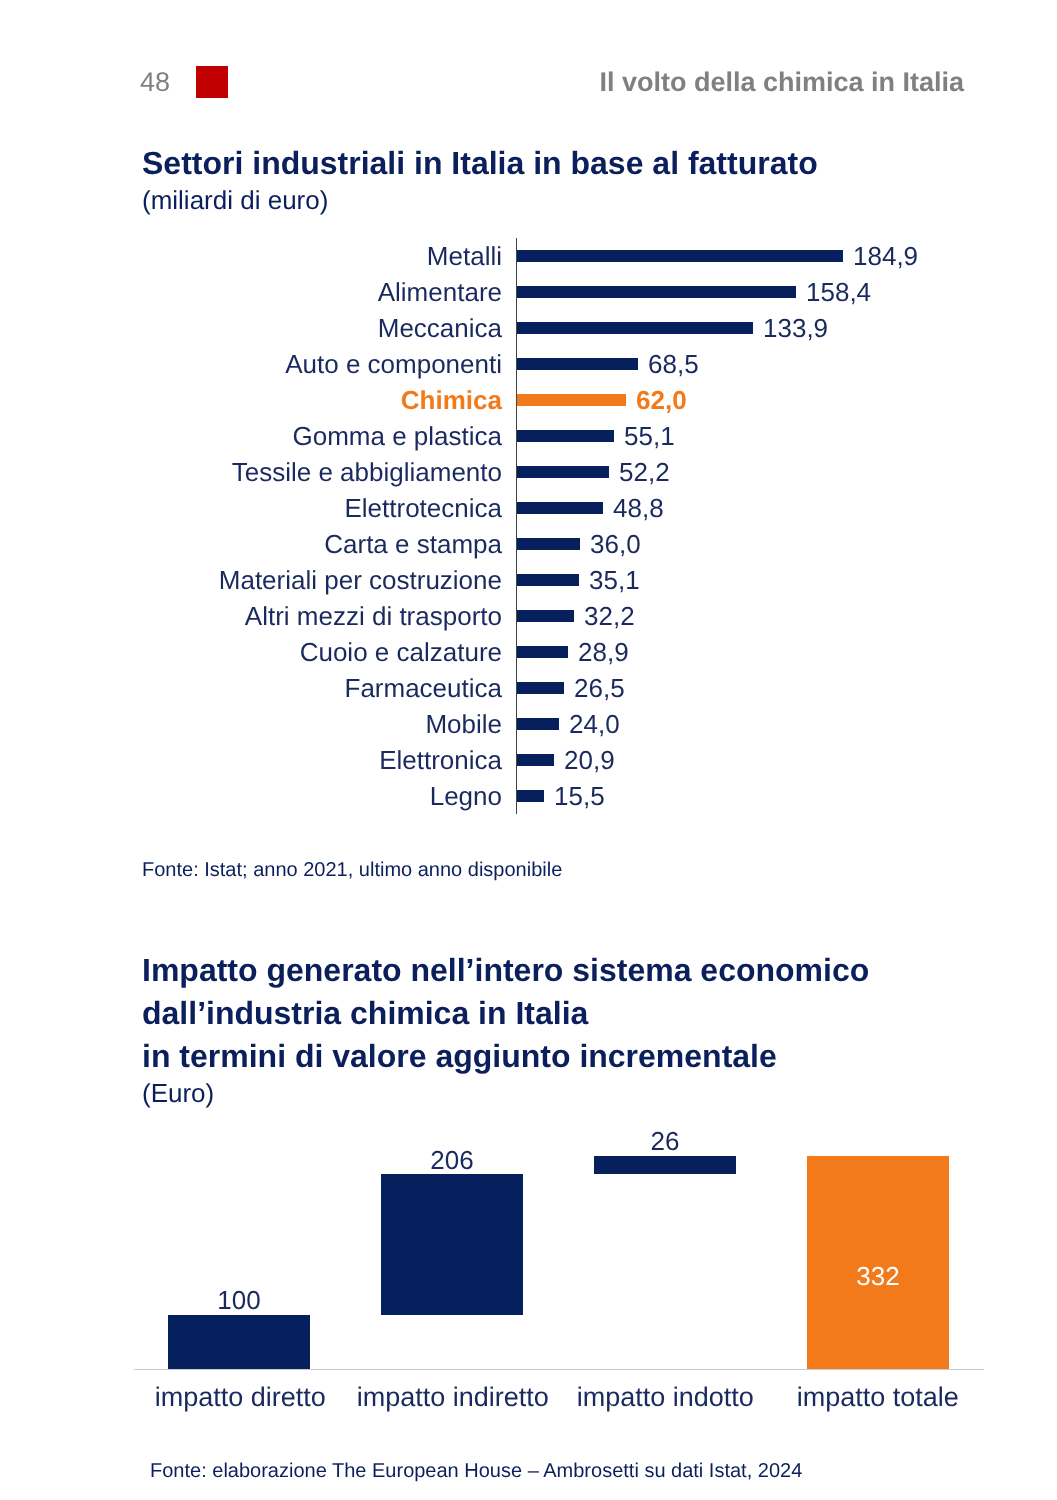48
Il volto della chimica in Italia
Settori industriali in Italia in base al fatturato
(miliardi di euro)
Metalli
184,9
Alimentare
158,4
Meccanica
133,9
Auto e componenti
68,5
Chimica
62,0
Gomma e plastica
55,1
Tessile e abbigliamento
52,2
Elettrotecnica
48,8
Carta e stampa
36,0
Materiali per costruzione
35,1
Altri mezzi di trasporto
32,2
Cuoio e calzature
28,9
Farmaceutica
26,5
Mobile
24,0
Elettronica
20,9
Legno
15,5
Fonte: Istat; anno 2021, ultimo anno disponibile
Impatto generato nell’intero sistema economico
dall’industria chimica in Italia
in termini di valore aggiunto incrementale
(Euro)
100
206
26
332
impatto diretto impatto indiretto impatto indotto impatto totale
Fonte: elaborazione The European House – Ambrosetti su dati Istat, 2024